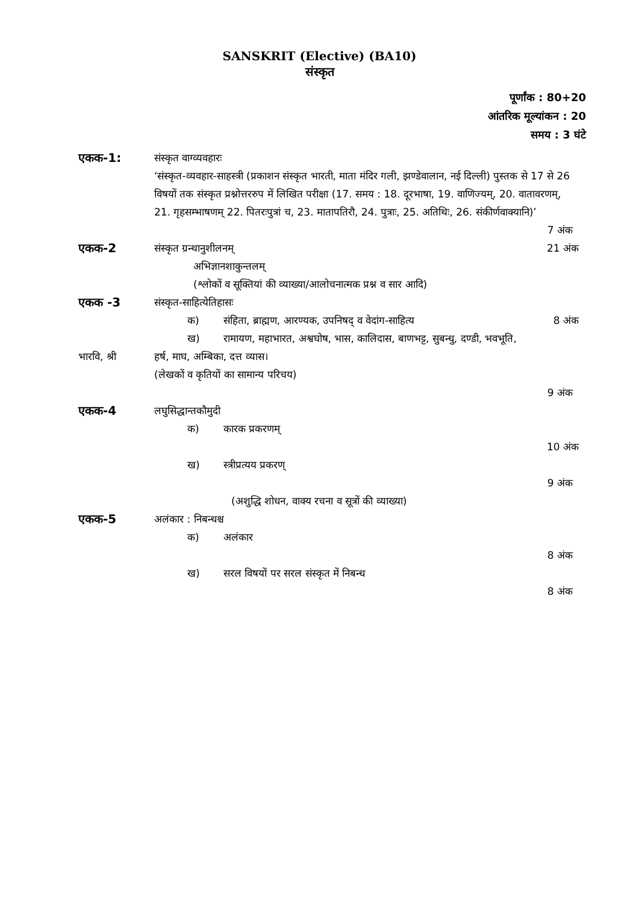SANSKRIT (Elective) (BA10)
संस्कृत
पूर्णांक : 80+20
आंतरिक मूल्यांकन : 20
समय : 3 घंटे
एकक-1:
संस्कृत वाग्व्यवहारः
‘संस्कृत-व्यवहार-साहस्त्री (प्रकाशन संस्कृत भारती, माता मंदिर गली, झण्डेवालान, नई दिल्ली) पुस्तक से 17 से 26 विषयों तक संस्कृत प्रश्नोत्तररुप में लिखित परीक्षा (17. समय : 18. दूरभाषा, 19. वाणिज्यम्, 20. वातावरणम्, 21. गृहसम्भाषणम् 22. पितरःपुत्रां च, 23. मातापतिरौ, 24. पुत्राः, 25. अतिथिः, 26. संकीर्णवाक्यानि)’
7 अंक
एकक-2
संस्कृत ग्रन्थानुशीलनम्
अभिज्ञानशाकुन्तलम्
(श्लोकों व सूक्तियां की व्याख्या/आलोचनात्मक प्रश्न व सार आदि)
21 अंक
एकक -3
संस्कृत-साहित्येतिहासः
क) संहिता, ब्राह्मण, आरण्यक, उपनिषद् व वेदांग-साहित्य 8 अंक
ख) रामायण, महाभारत, अश्वघोष, भास, कालिदास, बाणभट्ट, सुबन्धु, दण्डी, भवभूति,
भारवि, श्री हर्ष, माघ, अम्बिका, दत्त व्यास।
(लेखकों व कृतियों का सामान्य परिचय)
9 अंक
एकक-4
लघुसिद्धान्तकौमुदी
क) कारक प्रकरणम्
10 अंक
ख) स्त्रीप्रत्यय प्रकरण्
9 अंक
(अशुद्धि शोधन, वाक्य रचना व सूत्रों की व्याख्या)
एकक-5
अलंकार : निबन्धश्च
क) अलंकार
8 अंक
ख) सरल विषयों पर सरल संस्कृत में निबन्ध
8 अंक